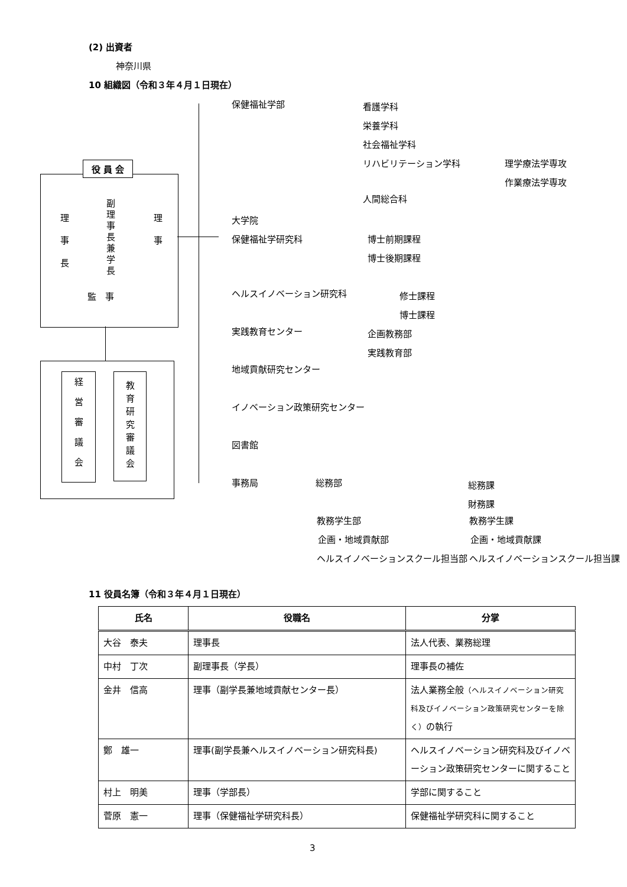(2) 出資者
神奈川県
10 組織図（令和３年４月１日現在）
役 員 会
理
事
長
副
理
事
長
兼
学
長
理
事
監　事
経
営
審
議
会
教
育
研
究
審
議
会
保健福祉学部
看護学科
栄養学科
社会福祉学科
リハビリテーション学科
理学療法学専攻
作業療法学専攻
人間総合科
大学院
保健福祉学研究科
博士前期課程
博士後期課程
ヘルスイノベーション研究科
修士課程
博士課程
実践教育センター
企画教務部
実践教育部
地域貢献研究センター
イノベーション政策研究センター
図書館
事務局 総務部
総務課
財務課
教務学生部 教務学生課
企画・地域貢献部 企画・地域貢献課
ヘルスイノベーションスクール担当部 ヘルスイノベーションスクール担当課
11 役員名簿（令和３年４月１日現在）
| 氏名 | 役職名 | 分掌 |
| --- | --- | --- |
| 大谷 泰夫 | 理事長 | 法人代表、業務総理 |
| 中村 丁次 | 副理事長（学長） | 理事長の補佐 |
| 金井 信高 | 理事（副学長兼地域貢献センター長） | 法人業務全般 （ヘルスイノベーション研究科及びイノベーション政策研究センターを除く） の執行 |
| 鄭 雄一 | 理事(副学長兼ヘルスイノベーション研究科長) | ヘルスイノベーション研究科及びイノベーション政策研究センターに関すること |
| 村上 明美 | 理事（学部長） | 学部に関すること |
| 菅原 憲一 | 理事（保健福祉学研究科長） | 保健福祉学研究科に関すること |
3